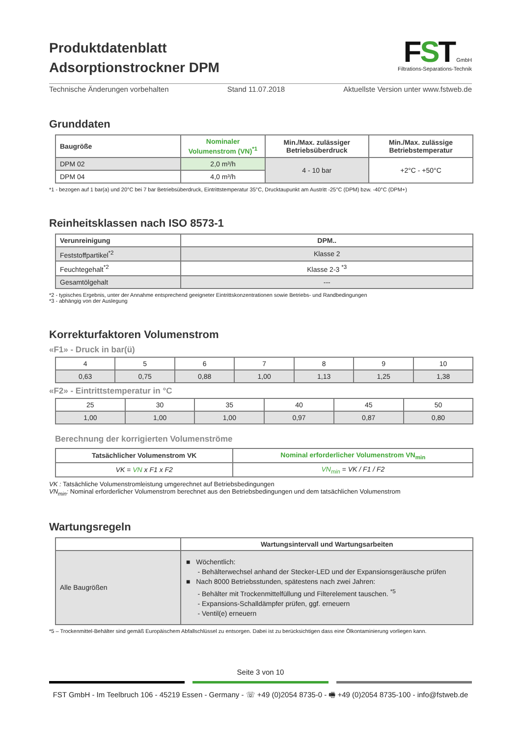Produktdatenblatt
Adsorptionstrockner DPM
FST GmbH
Filtrations-Separations-Technik
Technische Änderungen vorbehalten Stand 11.07.2018 Aktuellste Version unter www.fstweb.de
Grunddaten
| Baugröße | Nominaler Volumenstrom (VN)<sup>*1</sup> | Min./Max. zulässiger Betriebsüberdruck | Min./Max. zulässige Betriebstemperatur |
| --- | --- | --- | --- |
| DPM 02 | 2,0 m³/h | 4 - 10 bar | +2°C - +50°C |
| DPM 04 | 4,0 m³/h | | |
*1 - bezogen auf 1 bar(a) und 20°C bei 7 bar Betriebsüberdruck, Eintrittstemperatur 35°C, Drucktaupunkt am Austritt -25°C (DPM) bzw. -40°C (DPM+)
Reinheitsklassen nach ISO 8573-1
| Verunreinigung | DPM.. |
| --- | --- |
| Feststoffpartikel<sup>*2</sup> | Klasse 2 |
| Feuchtegehalt<sup>*2</sup> | Klasse 2-3 <sup>*3</sup> |
| Gesamtölgehalt | --- |
*2 - typisches Ergebnis, unter der Annahme entsprechend geeigneter Eintrittskonzentrationen sowie Betriebs- und Randbedingungen
*3 - abhängig von der Auslegung
Korrekturfaktoren Volumenstrom
«F1» - Druck in bar(ü)
| 4 | 5 | 6 | 7 | 8 | 9 | 10 |
| 0,63 | 0,75 | 0,88 | 1,00 | 1,13 | 1,25 | 1,38 |
«F2» - Eintrittstemperatur in °C
| 25 | 30 | 35 | 40 | 45 | 50 |
| 1,00 | 1,00 | 1,00 | 0,97 | 0,87 | 0,80 |
Berechnung der korrigierten Volumenströme
| Tatsächlicher Volumenstrom VK | Nominal erforderlicher Volumenstrom VN<sub>min</sub> |
| --- | --- |
| VK = VN x F1 x F2 | VN<sub>min</sub> = VK / F1 / F2 |
VK : Tatsächliche Volumenstromleistung umgerechnet auf Betriebsbedingungen
VN<sub>min</sub>: Nominal erforderlicher Volumenstrom berechnet aus den Betriebsbedingungen und dem tatsächlichen Volumenstrom
Wartungsregeln
| | Wartungsintervall und Wartungsarbeiten |
| --- | --- |
| Alle Baugrößen | ■ Wöchentlich: - Behälterwechsel anhand der Stecker-LED und der Expansionsgeräusche prüfen ■ Nach 8000 Betriebsstunden, spätestens nach zwei Jahren: - Behälter mit Trockenmittelfüllung und Filterelement tauschen. <sup>*5</sup> - Expansions-Schalldämpfer prüfen, ggf. erneuern - Ventil(e) erneuern |
*5 – Trockenmittel-Behälter sind gemäß Europäischem Abfallschlüssel zu entsorgen. Dabei ist zu berücksichtigen dass eine Ölkontaminierung vorliegen kann.
Seite 3 von 10
FST GmbH - Im Teelbruch 106 - 45219 Essen - Germany - ☏ +49 (0)2054 8735-0 - 🖷 +49 (0)2054 8735-100 - info@fstweb.de